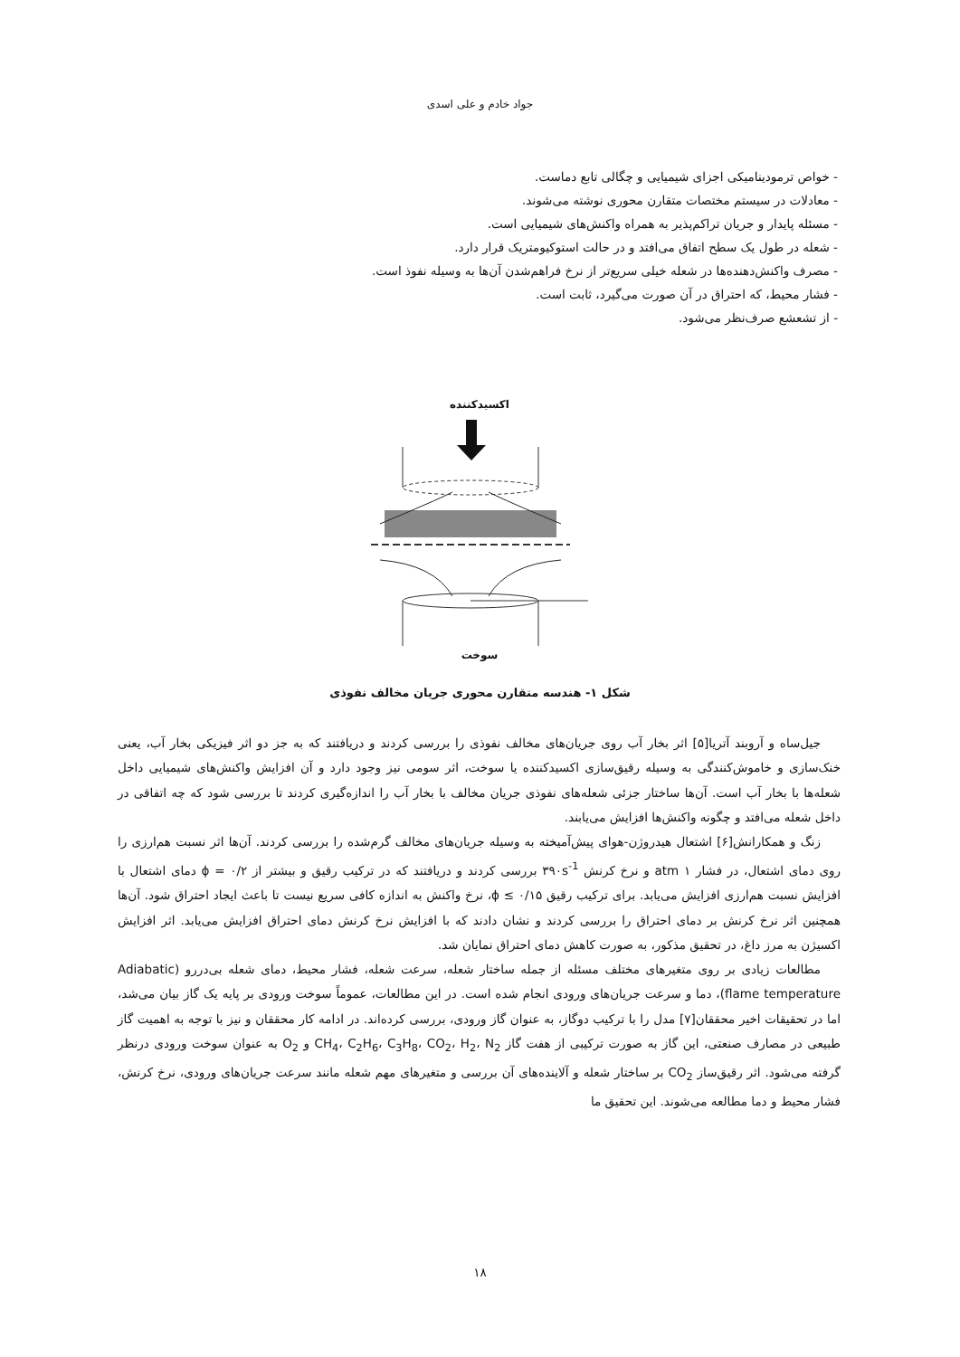جواد خادم و علی اسدی
- خواص ترمودینامیکی اجزای شیمیایی و چگالی تابع دماست.
- معادلات در سیستم مختصات متقارن محوری نوشته می‌شوند.
- مسئله پایدار و جریان تراکم‌پذیر به همراه واکنش‌های شیمیایی است.
- شعله در طول یک سطح اتفاق می‌افتد و در حالت استوکیومتریک قرار دارد.
- مصرف واکنش‌دهنده‌ها در شعله خیلی سریع‌تر از نرخ فراهم‌شدن آن‌ها به وسیله نفوذ است.
- فشار محیط، که احتراق در آن صورت می‌گیرد، ثابت است.
- از تشعشع صرف‌نظر می‌شود.
اکسیدکننده
سوخت
شکل ۱- هندسه متقارن محوری جریان مخالف نفوذی
جیل‌ساه و آروبند آتریا[۵] اثر بخار آب روی جریان‌های مخالف نفوذی را بررسی کردند و دریافتند که به جز دو اثر فیزیکی بخار آب، یعنی خنک‌سازی و خاموش‌کنندگی به وسیله رقیق‌سازی اکسیدکننده یا سوخت، اثر سومی نیز وجود دارد و آن افزایش واکنش‌های شیمیایی داخل شعله‌ها با بخار آب است. آن‌ها ساختار جزئی شعله‌های نفوذی جریان مخالف با بخار آب را اندازه‌گیری کردند تا بررسی شود که چه اتفاقی در داخل شعله می‌افتد و چگونه واکنش‌ها افزایش می‌یابند.
زنگ و همکارانش[۶] اشتعال هیدروژن-هوای پیش‌آمیخته به وسیله جریان‌های مخالف گرم‌شده را بررسی کردند. آن‌ها اثر نسبت هم‌ارزی را روی دمای اشتعال، در فشار ۱ atm و نرخ کرنش ۳۹۰s<sup>-1</sup> بررسی کردند و دریافتند که در ترکیب رقیق و بیشتر از ϕ = ۰/۲ دمای اشتعال با افزایش نسبت هم‌ارزی افزایش می‌یابد. برای ترکیب رقیق ϕ ≤ ۰/۱۵، نرخ واکنش به اندازه کافی سریع نیست تا باعث ایجاد احتراق شود. آن‌ها همچنین اثر نرخ کرنش بر دمای احتراق را بررسی کردند و نشان دادند که با افزایش نرخ کرنش دمای احتراق افزایش می‌یابد. اثر افزایش اکسیژن به مرز داغ، در تحقیق مذکور، به صورت کاهش دمای احتراق نمایان شد.
مطالعات زیادی بر روی متغیرهای مختلف مسئله از جمله ساختار شعله، سرعت شعله، فشار محیط، دمای شعله بی‌دررو (Adiabatic flame temperature)، دما و سرعت جریان‌های ورودی انجام شده است. در این مطالعات، عموماً سوخت ورودی بر پایه یک گاز بیان می‌شد، اما در تحقیقات اخیر محققان[۷] مدل را با ترکیب دوگاز، به عنوان گاز ورودی، بررسی کرده‌اند. در ادامه کار محققان و نیز با توجه به اهمیت گاز طبیعی در مصارف صنعتی، این گاز به صورت ترکیبی از هفت گاز CH<sub>4</sub>، C<sub>2</sub>H<sub>6</sub>، C<sub>3</sub>H<sub>8</sub>، CO<sub>2</sub>، H<sub>2</sub>، N<sub>2</sub> و O<sub>2</sub> به عنوان سوخت ورودی درنظر گرفته می‌شود. اثر رقیق‌ساز CO<sub>2</sub> بر ساختار شعله و آلاینده‌های آن بررسی و متغیرهای مهم شعله مانند سرعت جریان‌های ورودی، نرخ کرنش، فشار محیط و دما مطالعه می‌شوند. این تحقیق ما
۱۸